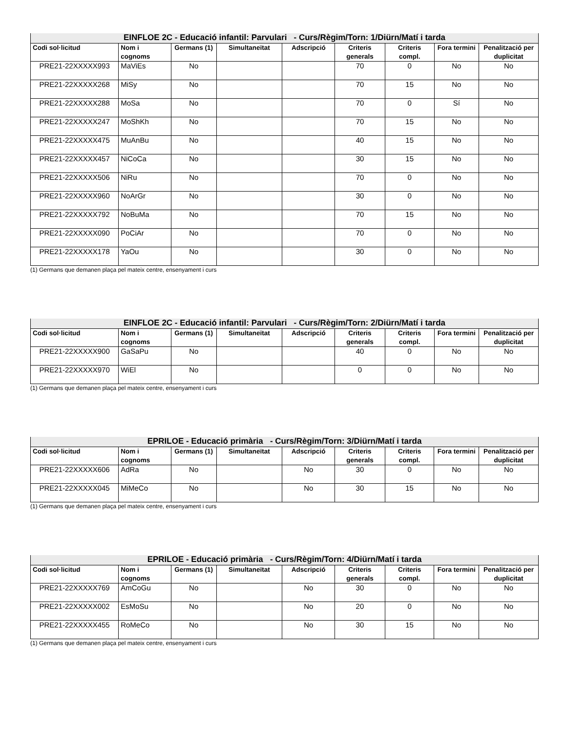| EINFLOE 2C - Educació infantil: Parvulari - Curs/Règim/Torn: 1/Diürn/Matí i tarda | | | | | | | | |
| --- | --- | --- | --- | --- | --- | --- | --- | --- |
| Codi sol·licitud | Nom i cognoms | Germans (1) | Simultaneïtat | Adscripció | Criteris generals | Criteris compl. | Fora termini | Penalització per duplicitat |
| PRE21-22XXXXX993 | MaViEs | No | | | 70 | 0 | No | No |
| PRE21-22XXXXX268 | MiSy | No | | | 70 | 15 | No | No |
| PRE21-22XXXXX288 | MoSa | No | | | 70 | 0 | Sí | No |
| PRE21-22XXXXX247 | MoShKh | No | | | 70 | 15 | No | No |
| PRE21-22XXXXX475 | MuAnBu | No | | | 40 | 15 | No | No |
| PRE21-22XXXXX457 | NiCoCa | No | | | 30 | 15 | No | No |
| PRE21-22XXXXX506 | NiRu | No | | | 70 | 0 | No | No |
| PRE21-22XXXXX960 | NoArGr | No | | | 30 | 0 | No | No |
| PRE21-22XXXXX792 | NoBuMa | No | | | 70 | 15 | No | No |
| PRE21-22XXXXX090 | PoCiAr | No | | | 70 | 0 | No | No |
| PRE21-22XXXXX178 | YaOu | No | | | 30 | 0 | No | No |
(1) Germans que demanen plaça pel mateix centre, ensenyament i curs
| EINFLOE 2C - Educació infantil: Parvulari - Curs/Règim/Torn: 2/Diürn/Matí i tarda | | | | | | | | |
| --- | --- | --- | --- | --- | --- | --- | --- | --- |
| Codi sol·licitud | Nom i cognoms | Germans (1) | Simultaneïtat | Adscripció | Criteris generals | Criteris compl. | Fora termini | Penalització per duplicitat |
| PRE21-22XXXXX900 | GaSaPu | No | | | 40 | 0 | No | No |
| PRE21-22XXXXX970 | WiEl | No | | | 0 | 0 | No | No |
(1) Germans que demanen plaça pel mateix centre, ensenyament i curs
| EPRILOE - Educació primària - Curs/Règim/Torn: 3/Diürn/Matí i tarda | | | | | | | | |
| --- | --- | --- | --- | --- | --- | --- | --- | --- |
| Codi sol·licitud | Nom i cognoms | Germans (1) | Simultaneïtat | Adscripció | Criteris generals | Criteris compl. | Fora termini | Penalització per duplicitat |
| PRE21-22XXXXX606 | AdRa | No | | No | 30 | 0 | No | No |
| PRE21-22XXXXX045 | MiMeCo | No | | No | 30 | 15 | No | No |
(1) Germans que demanen plaça pel mateix centre, ensenyament i curs
| EPRILOE - Educació primària - Curs/Règim/Torn: 4/Diürn/Matí i tarda | | | | | | | | |
| --- | --- | --- | --- | --- | --- | --- | --- | --- |
| Codi sol·licitud | Nom i cognoms | Germans (1) | Simultaneïtat | Adscripció | Criteris generals | Criteris compl. | Fora termini | Penalització per duplicitat |
| PRE21-22XXXXX769 | AmCoGu | No | | No | 30 | 0 | No | No |
| PRE21-22XXXXX002 | EsMoSu | No | | No | 20 | 0 | No | No |
| PRE21-22XXXXX455 | RoMeCo | No | | No | 30 | 15 | No | No |
(1) Germans que demanen plaça pel mateix centre, ensenyament i curs